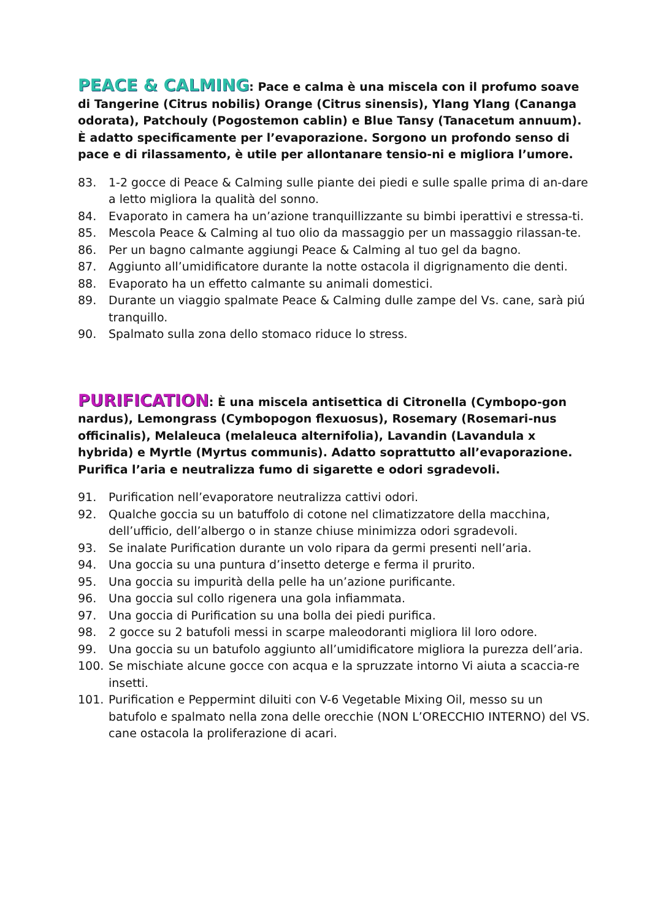PEACE & CALMING: Pace e calma è una miscela con il profumo soave di Tangerine (Citrus nobilis) Orange (Citrus sinensis), Ylang Ylang (Cananga odorata), Patchouly (Pogostemon cablin) e Blue Tansy (Tanacetum annuum). È adatto specificamente per l’evaporazione. Sorgono un profondo senso di pace e di rilassamento, è utile per allontanare tensio-ni e migliora l’umore.
83. 1-2 gocce di Peace & Calming sulle piante dei piedi e sulle spalle prima di an-dare a letto migliora la qualità del sonno.
84. Evaporato in camera ha un’azione tranquillizzante su bimbi iperattivi e stressa-ti.
85. Mescola Peace & Calming al tuo olio da massaggio per un massaggio rilassan-te.
86. Per un bagno calmante aggiungi Peace & Calming al tuo gel da bagno.
87. Aggiunto all’umidificatore durante la notte ostacola il digrignamento die denti.
88. Evaporato ha un effetto calmante su animali domestici.
89. Durante un viaggio spalmate Peace & Calming dulle zampe del Vs. cane, sarà piú tranquillo.
90. Spalmato sulla zona dello stomaco riduce lo stress.
PURIFICATION: È una miscela antisettica di Citronella (Cymbopo-gon nardus), Lemongrass (Cymbopogon flexuosus), Rosemary (Rosemari-nus officinalis), Melaleuca (melaleuca alternifolia), Lavandin (Lavandula x hybrida) e Myrtle (Myrtus communis). Adatto soprattutto all’evaporazione. Purifica l’aria e neutralizza fumo di sigarette e odori sgradevoli.
91. Purification nell’evaporatore neutralizza cattivi odori.
92. Qualche goccia su un batuffolo di cotone nel climatizzatore della macchina, dell’ufficio, dell’albergo o in stanze chiuse minimizza odori sgradevoli.
93. Se inalate Purification durante un volo ripara da germi presenti nell’aria.
94. Una goccia su una puntura d’insetto deterge e ferma il prurito.
95. Una goccia su impurità della pelle ha un’azione purificante.
96. Una goccia sul collo rigenera una gola infiammata.
97. Una goccia di Purification su una bolla dei piedi purifica.
98. 2 gocce su 2 batufoli messi in scarpe maleodoranti migliora lil loro odore.
99. Una goccia su un batufolo aggiunto all’umidificatore migliora la purezza dell’aria.
100. Se mischiate alcune gocce con acqua e la spruzzate intorno Vi aiuta a scaccia-re insetti.
101. Purification e Peppermint diluiti con V-6 Vegetable Mixing Oil, messo su un batufolo e spalmato nella zona delle orecchie (NON L’ORECCHIO INTERNO) del VS. cane ostacola la proliferazione di acari.